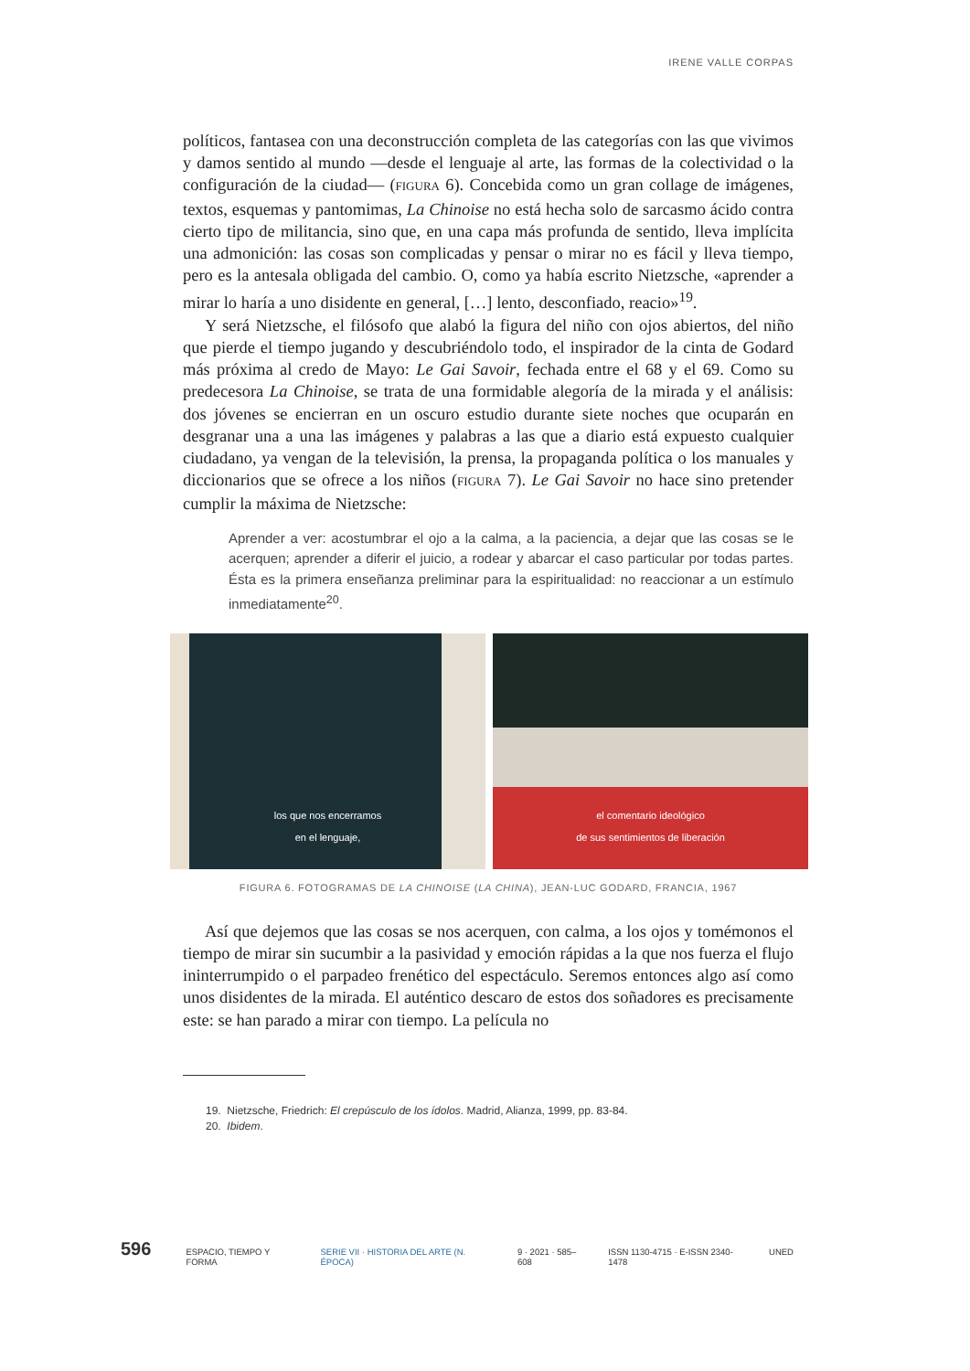IRENE VALLE CORPAS
políticos, fantasea con una deconstrucción completa de las categorías con las que vivimos y damos sentido al mundo —desde el lenguaje al arte, las formas de la colectividad o la configuración de la ciudad— (FIGURA 6). Concebida como un gran collage de imágenes, textos, esquemas y pantomimas, La Chinoise no está hecha solo de sarcasmo ácido contra cierto tipo de militancia, sino que, en una capa más profunda de sentido, lleva implícita una admonición: las cosas son complicadas y pensar o mirar no es fácil y lleva tiempo, pero es la antesala obligada del cambio. O, como ya había escrito Nietzsche, «aprender a mirar lo haría a uno disidente en general, […] lento, desconfiado, reacio»<sup>19</sup>.
Y será Nietzsche, el filósofo que alabó la figura del niño con ojos abiertos, del niño que pierde el tiempo jugando y descubriéndolo todo, el inspirador de la cinta de Godard más próxima al credo de Mayo: Le Gai Savoir, fechada entre el 68 y el 69. Como su predecesora La Chinoise, se trata de una formidable alegoría de la mirada y el análisis: dos jóvenes se encierran en un oscuro estudio durante siete noches que ocuparán en desgranar una a una las imágenes y palabras a las que a diario está expuesto cualquier ciudadano, ya vengan de la televisión, la prensa, la propaganda política o los manuales y diccionarios que se ofrece a los niños (FIGURA 7). Le Gai Savoir no hace sino pretender cumplir la máxima de Nietzsche:
Aprender a ver: acostumbrar el ojo a la calma, a la paciencia, a dejar que las cosas se le acerquen; aprender a diferir el juicio, a rodear y abarcar el caso particular por todas partes. Ésta es la primera enseñanza preliminar para la espiritualidad: no reaccionar a un estímulo inmediatamente<sup>20</sup>.
los que nos encerramos
en el lenguaje,
el comentario ideológico
de sus sentimientos de liberación
FIGURA 6. FOTOGRAMAS DE LA CHINOISE (LA CHINA), JEAN-LUC GODARD, FRANCIA, 1967
Así que dejemos que las cosas se nos acerquen, con calma, a los ojos y tomémonos el tiempo de mirar sin sucumbir a la pasividad y emoción rápidas a la que nos fuerza el flujo ininterrumpido o el parpadeo frenético del espectáculo. Seremos entonces algo así como unos disidentes de la mirada. El auténtico descaro de estos dos soñadores es precisamente este: se han parado a mirar con tiempo. La película no
19. Nietzsche, Friedrich: El crepúsculo de los ídolos. Madrid, Alianza, 1999, pp. 83-84.
20. Ibidem.
596 ESPACIO, TIEMPO Y FORMA SERIE VII · HISTORIA DEL ARTE (N. ÉPOCA) 9 · 2021 · 585–608 ISSN 1130-4715 · E-ISSN 2340-1478 UNED